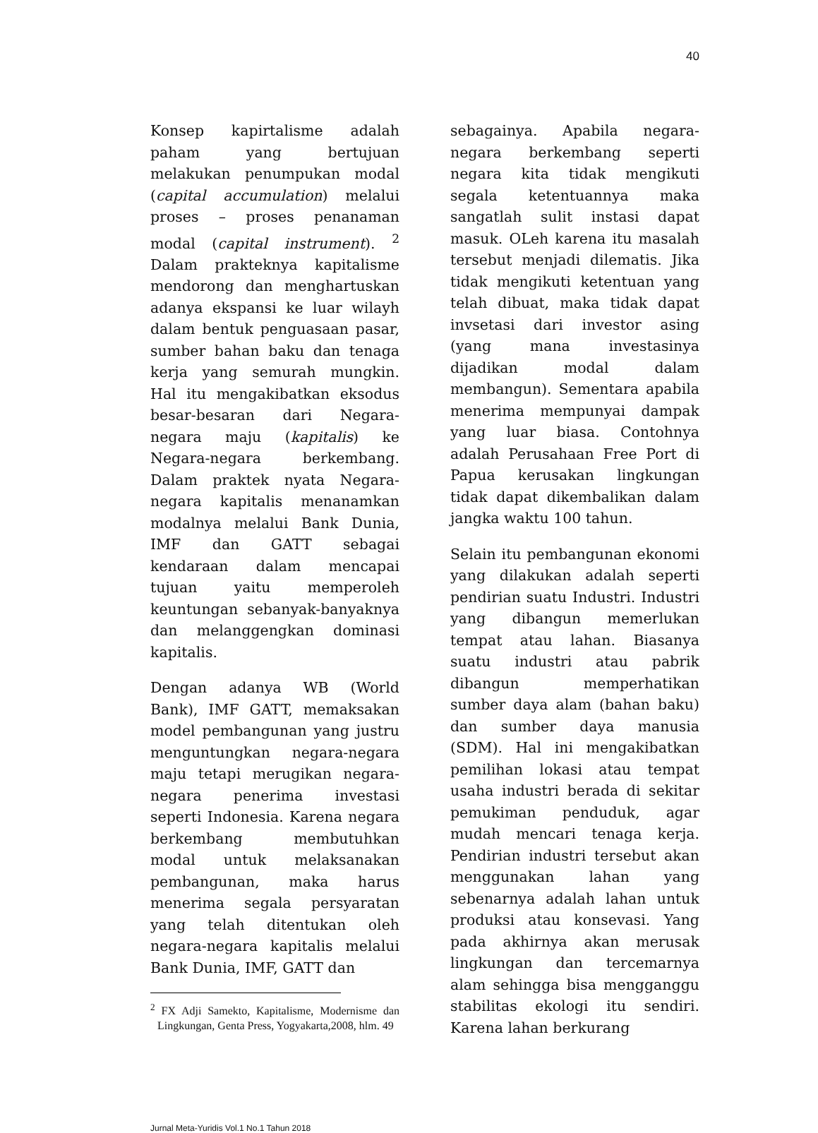40
Konsep kapirtalisme adalah paham yang bertujuan melakukan penumpukan modal (capital accumulation) melalui proses – proses penanaman modal (capital instrument). <sup>2</sup> Dalam prakteknya kapitalisme mendorong dan menghartuskan adanya ekspansi ke luar wilayh dalam bentuk penguasaan pasar, sumber bahan baku dan tenaga kerja yang semurah mungkin. Hal itu mengakibatkan eksodus besar-besaran dari Negara-negara maju (kapitalis) ke Negara-negara berkembang. Dalam praktek nyata Negara-negara kapitalis menanamkan modalnya melalui Bank Dunia, IMF dan GATT sebagai kendaraan dalam mencapai tujuan yaitu memperoleh keuntungan sebanyak-banyaknya dan melanggengkan dominasi kapitalis.
Dengan adanya WB (World Bank), IMF GATT, memaksakan model pembangunan yang justru menguntungkan negara-negara maju tetapi merugikan negara-negara penerima investasi seperti Indonesia. Karena negara berkembang membutuhkan modal untuk melaksanakan pembangunan, maka harus menerima segala persyaratan yang telah ditentukan oleh negara-negara kapitalis melalui Bank Dunia, IMF, GATT dan
<sup>2</sup> FX Adji Samekto, Kapitalisme, Modernisme dan Lingkungan, Genta Press, Yogyakarta,2008, hlm. 49
sebagainya. Apabila negara-negara berkembang seperti negara kita tidak mengikuti segala ketentuannya maka sangatlah sulit instasi dapat masuk. OLeh karena itu masalah tersebut menjadi dilematis. Jika tidak mengikuti ketentuan yang telah dibuat, maka tidak dapat invsetasi dari investor asing (yang mana investasinya dijadikan modal dalam membangun). Sementara apabila menerima mempunyai dampak yang luar biasa. Contohnya adalah Perusahaan Free Port di Papua kerusakan lingkungan tidak dapat dikembalikan dalam jangka waktu 100 tahun.
Selain itu pembangunan ekonomi yang dilakukan adalah seperti pendirian suatu Industri. Industri yang dibangun memerlukan tempat atau lahan. Biasanya suatu industri atau pabrik dibangun memperhatikan sumber daya alam (bahan baku) dan sumber daya manusia (SDM). Hal ini mengakibatkan pemilihan lokasi atau tempat usaha industri berada di sekitar pemukiman penduduk, agar mudah mencari tenaga kerja. Pendirian industri tersebut akan menggunakan lahan yang sebenarnya adalah lahan untuk produksi atau konsevasi. Yang pada akhirnya akan merusak lingkungan dan tercemarnya alam sehingga bisa mengganggu stabilitas ekologi itu sendiri. Karena lahan berkurang
Jurnal Meta-Yuridis Vol.1 No.1 Tahun 2018